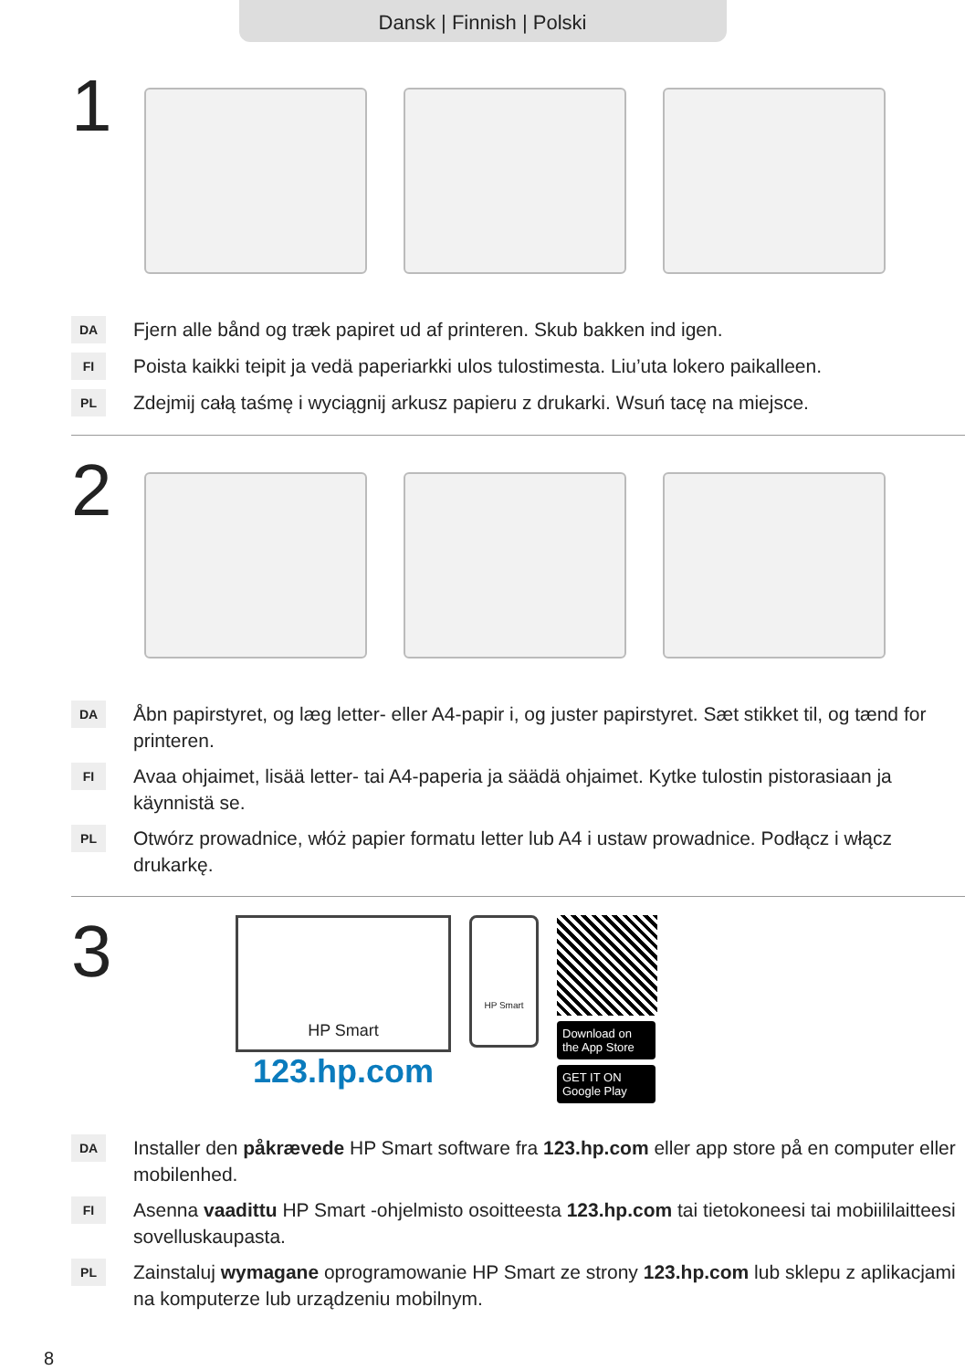Dansk | Finnish | Polski
1
DA Fjern alle bånd og træk papiret ud af printeren. Skub bakken ind igen.
FI Poista kaikki teipit ja vedä paperiarkki ulos tulostimesta. Liu’uta lokero paikalleen.
PL Zdejmij całą taśmę i wyciągnij arkusz papieru z drukarki. Wsuń tacę na miejsce.
2
DA Åbn papirstyret, og læg letter- eller A4-papir i, og juster papirstyret. Sæt stikket til, og tænd for printeren.
FI Avaa ohjaimet, lisää letter- tai A4-paperia ja säädä ohjaimet. Kytke tulostin pistorasiaan ja käynnistä se.
PL Otwórz prowadnice, włóż papier formatu letter lub A4 i ustaw prowadnice. Podłącz i włącz drukarkę.
3
HP Smart
123.hp.com
HP Smart
Download on the App Store
GET IT ON Google Play
DA Installer den påkrævede HP Smart software fra 123.hp.com eller app store på en computer eller mobilenhed.
FI Asenna vaadittu HP Smart -ohjelmisto osoitteesta 123.hp.com tai tietokoneesi tai mobiililaitteesi sovelluskaupasta.
PL Zainstaluj wymagane oprogramowanie HP Smart ze strony 123.hp.com lub sklepu z aplikacjami na komputerze lub urządzeniu mobilnym.
8